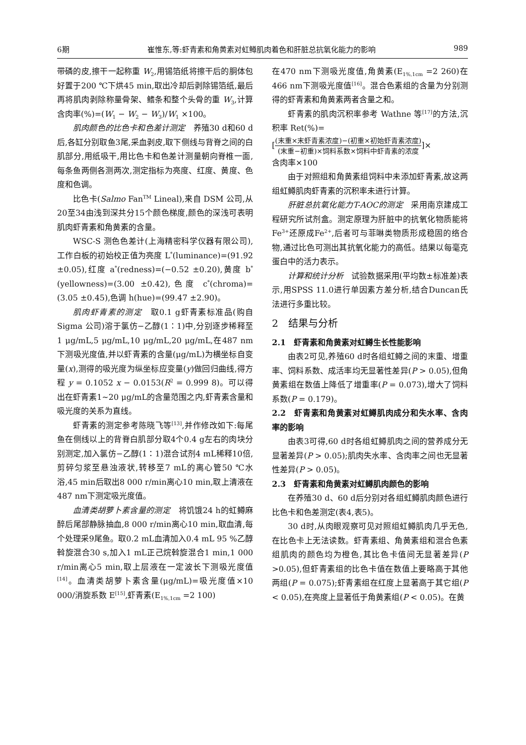6期 崔惟东,等:虾青素和角黄素对虹鳟肌肉着色和肝脏总抗氧化能力的影响 989
带磷的皮,擦干一起称重 W<sub>2</sub>,用锡箔纸将擦干后的胴体包好置于200 ℃下烘45 min,取出冷却后剥除锡箔纸,最后再将肌肉剥除称量骨架、鳍条和整个头骨的重 W<sub>3</sub>,计算含肉率(%)=(W<sub>1</sub> − W<sub>2</sub> − W<sub>3</sub>)/W<sub>1</sub> ×100。
肌肉颜色的比色卡和色差计测定　养殖30 d和60 d后,各缸分别取鱼3尾,采血剥皮,取下侧线与背脊之间的白肌部分,用纸吸干,用比色卡和色差计测量朝向脊椎一面,每条鱼两侧各测两次,测定指标为亮度、红度、黄度、色度和色调。
比色卡(Salmo Fan<sup>TM</sup> Lineal),来自 DSM 公司,从20至34由浅到深共分15个颜色梯度,颜色的深浅可表明肌肉虾青素和角黄素的含量。
WSC-S 测色色差计(上海精密科学仪器有限公司),工作白板的初始校正值为亮度 L<sup>*</sup>(luminance)=(91.92 ±0.05),红度 a<sup>*</sup>(redness)=(−0.52 ±0.20),黄度 b<sup>*</sup>(yellowness)=(3.00 ±0.42),色度 c<sup>*</sup>(chroma)=(3.05 ±0.45),色调 h(hue)=(99.47 ±2.90)。
肌肉虾青素的测定　取0.1 g虾青素标准品(购自 Sigma 公司)溶于氯仿−乙醇(1∶1)中,分别逐步稀释至1 μg/mL,5 μg/mL,10 μg/mL,20 μg/mL,在487 nm下测吸光度值,并以虾青素的含量(μg/mL)为横坐标自变量(x),测得的吸光度为纵坐标应变量(y)做回归曲线,得方程 y = 0.1052 x − 0.0153(R<sup>2</sup> = 0.999 8)。可以得出在虾青素1~20 μg/mL的含量范围之内,虾青素含量和吸光度的关系为直线。
虾青素的测定参考陈晓飞等<sup>[13]</sup>,并作修改如下:每尾鱼在侧线以上的背脊白肌部分取4个0.4 g左右的肉块分别测定,加入氯仿−乙醇(1∶1)混合试剂4 mL稀释10倍,剪碎匀浆至悬浊液状,转移至7 mL的离心管50 ℃水浴,45 min后取出8 000 r/min离心10 min,取上清液在487 nm下测定吸光度值。
血清类胡萝卜素含量的测定　将饥饿24 h的虹鳟麻醉后尾部静脉抽血,8 000 r/min离心10 min,取血清,每个处理采9尾鱼。取0.2 mL血清加入0.4 mL 95 %乙醇斡旋混合30 s,加入1 mL正己烷斡旋混合1 min,1 000 r/min离心5 min,取上层液在一定波长下测吸光度值<sup>[14]</sup>。血清类胡萝卜素含量(μg/mL)=吸光度值×10 000/消旋系数 E<sup>[15]</sup>,虾青素(E<sub>1%,1cm</sub> =2 100)
在470 nm下测吸光度值,角黄素(E<sub>1%,1cm</sub> =2 260)在466 nm下测吸光度值<sup>[16]</sup>。混合色素组的含量为分别测得的虾青素和角黄素两者含量之和。
虾青素的肌肉沉积率参考 Wathne 等<sup>[17]</sup>的方法,沉积率 Ret(%)=
[(末重×末虾青素浓度)−(初重×初始虾青素浓度) (末重−初重)×饲料系数×饲料中虾青素的浓度]×
含肉率×100
由于对照组和角黄素组饲料中未添加虾青素,故这两组虹鳟肌肉虾青素的沉积率未进行计算。
肝脏总抗氧化能力T-AOC的测定　采用南京建成工程研究所试剂盒。测定原理为肝脏中的抗氧化物质能将Fe<sup>3+</sup>还原成Fe<sup>2+</sup>,后者可与菲啉类物质形成稳固的络合物,通过比色可测出其抗氧化能力的高低。结果以每毫克蛋白中的活力表示。
计算和统计分析　试验数据采用(平均数±标准差)表示,用SPSS 11.0进行单因素方差分析,结合Duncan氏法进行多重比较。
2　结果与分析
2.1　虾青素和角黄素对虹鳟生长性能影响
由表2可见,养殖60 d时各组虹鳟之间的末重、增重率、饲料系数、成活率均无显著性差异(P > 0.05),但角黄素组在数值上降低了增重率(P = 0.073),增大了饲料系数(P = 0.179)。
2.2　虾青素和角黄素对虹鳟肌肉成分和失水率、含肉率的影响
由表3可得,60 d时各组虹鳟肌肉之间的营养成分无显著差异(P > 0.05);肌肉失水率、含肉率之间也无显著性差异(P > 0.05)。
2.3　虾青素和角黄素对虹鳟肌肉颜色的影响
在养殖30 d、60 d后分别对各组虹鳟肌肉颜色进行比色卡和色差测定(表4,表5)。
30 d时,从肉眼观察可见对照组虹鳟肌肉几乎无色,在比色卡上无法读数。虾青素组、角黄素组和混合色素组肌肉的颜色均为橙色,其比色卡值间无显著差异(P >0.05),但虾青素组的比色卡值在数值上要略高于其他两组(P = 0.075);虾青素组在红度上显著高于其它组(P < 0.05),在亮度上显著低于角黄素组(P < 0.05)。在黄